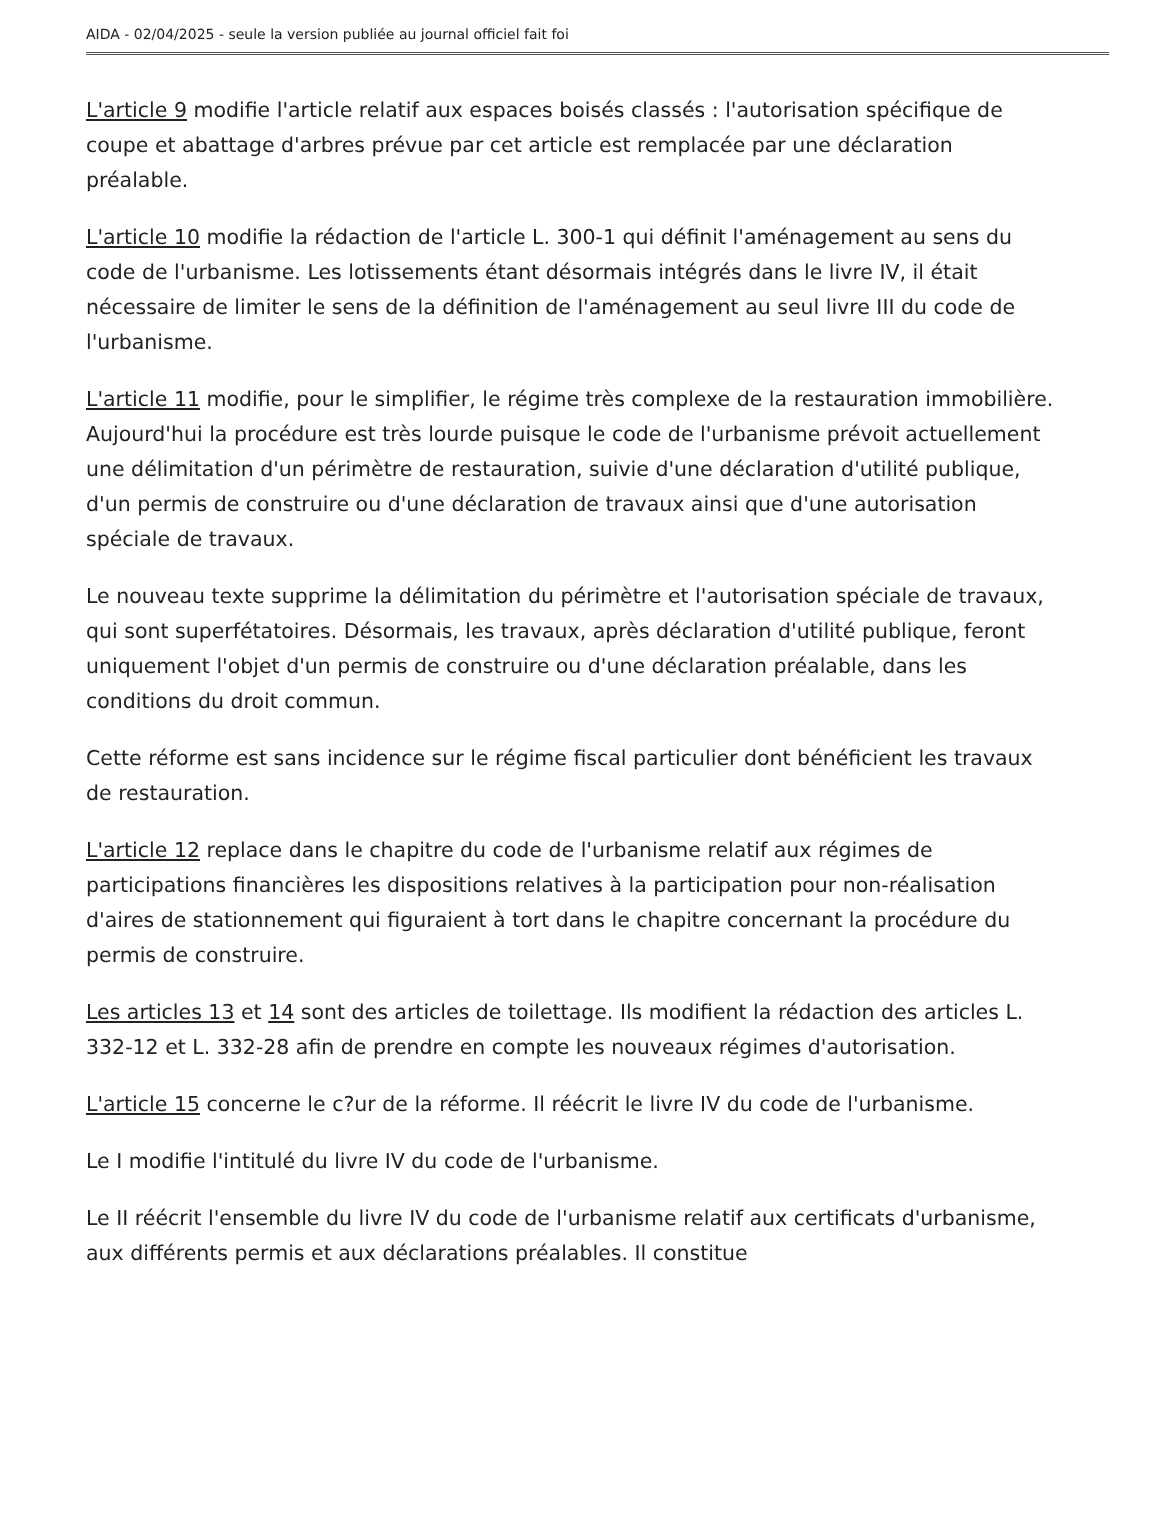AIDA - 02/04/2025 - seule la version publiée au journal officiel fait foi
L'article 9 modifie l'article relatif aux espaces boisés classés : l'autorisation spécifique de coupe et abattage d'arbres prévue par cet article est remplacée par une déclaration préalable.
L'article 10 modifie la rédaction de l'article L. 300-1 qui définit l'aménagement au sens du code de l'urbanisme. Les lotissements étant désormais intégrés dans le livre IV, il était nécessaire de limiter le sens de la définition de l'aménagement au seul livre III du code de l'urbanisme.
L'article 11 modifie, pour le simplifier, le régime très complexe de la restauration immobilière. Aujourd'hui la procédure est très lourde puisque le code de l'urbanisme prévoit actuellement une délimitation d'un périmètre de restauration, suivie d'une déclaration d'utilité publique, d'un permis de construire ou d'une déclaration de travaux ainsi que d'une autorisation spéciale de travaux.
Le nouveau texte supprime la délimitation du périmètre et l'autorisation spéciale de travaux, qui sont superfétatoires. Désormais, les travaux, après déclaration d'utilité publique, feront uniquement l'objet d'un permis de construire ou d'une déclaration préalable, dans les conditions du droit commun.
Cette réforme est sans incidence sur le régime fiscal particulier dont bénéficient les travaux de restauration.
L'article 12 replace dans le chapitre du code de l'urbanisme relatif aux régimes de participations financières les dispositions relatives à la participation pour non-réalisation d'aires de stationnement qui figuraient à tort dans le chapitre concernant la procédure du permis de construire.
Les articles 13 et 14 sont des articles de toilettage. Ils modifient la rédaction des articles L. 332-12 et L. 332-28 afin de prendre en compte les nouveaux régimes d'autorisation.
L'article 15 concerne le c?ur de la réforme. Il réécrit le livre IV du code de l'urbanisme.
Le I modifie l'intitulé du livre IV du code de l'urbanisme.
Le II réécrit l'ensemble du livre IV du code de l'urbanisme relatif aux certificats d'urbanisme, aux différents permis et aux déclarations préalables. Il constitue